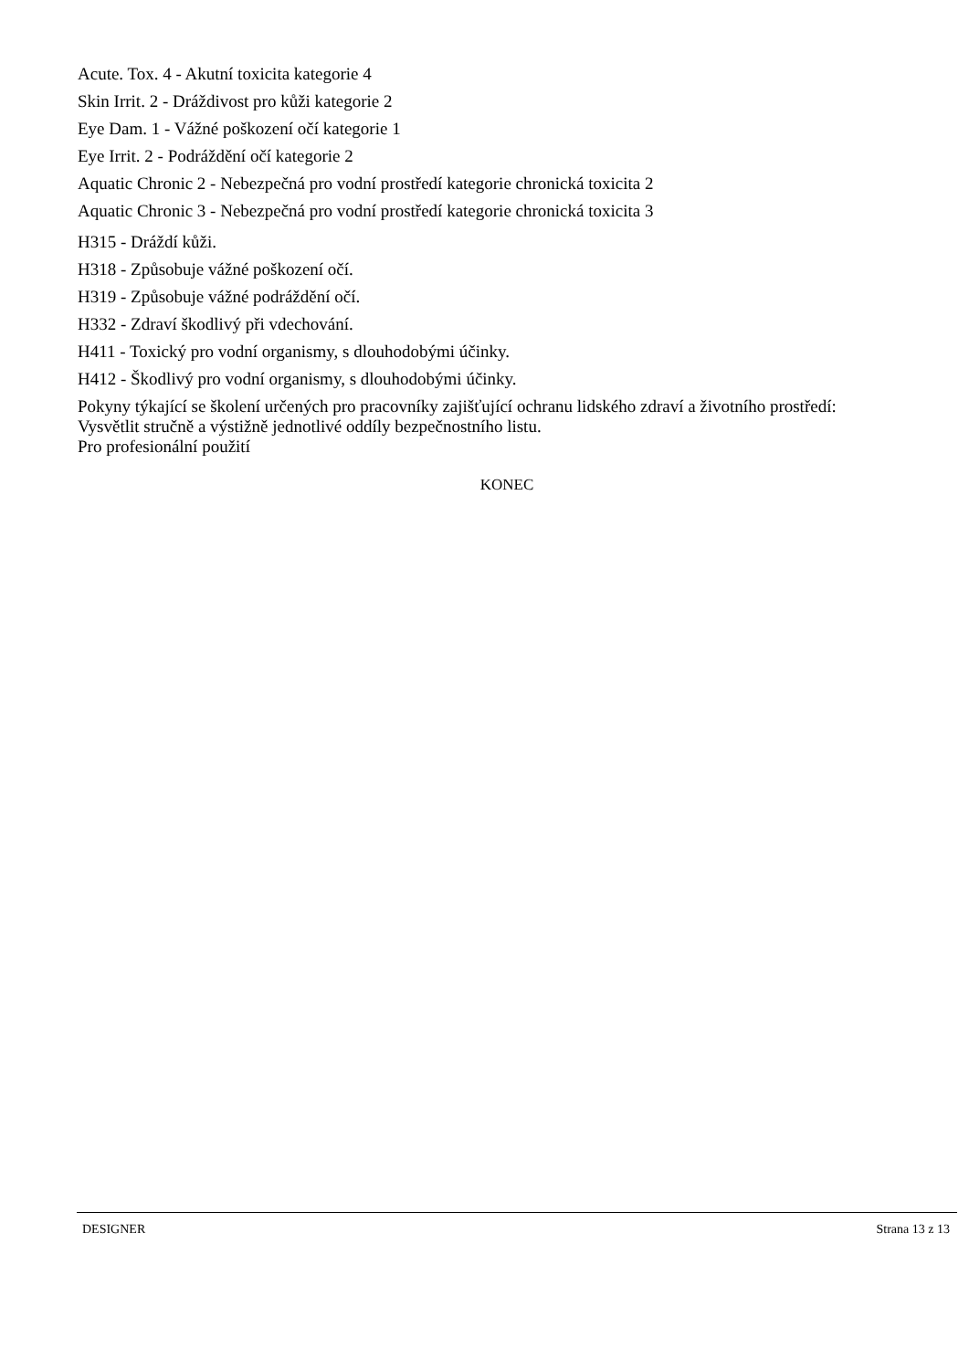Acute. Tox. 4 - Akutní toxicita kategorie 4
Skin Irrit. 2 - Dráždivost pro kůži kategorie 2
Eye Dam. 1 - Vážné poškození očí kategorie 1
Eye Irrit. 2 - Podráždění očí kategorie 2
Aquatic Chronic 2 - Nebezpečná pro vodní prostředí kategorie chronická toxicita 2
Aquatic Chronic 3 - Nebezpečná pro vodní prostředí kategorie chronická toxicita 3
H315 - Dráždí kůži.
H318 - Způsobuje vážné poškození očí.
H319 - Způsobuje vážné podráždění očí.
H332 - Zdraví škodlivý při vdechování.
H411 - Toxický pro vodní organismy, s dlouhodobými účinky.
H412 - Škodlivý pro vodní organismy, s dlouhodobými účinky.
Pokyny týkající se školení určených pro pracovníky zajišťující ochranu lidského zdraví a životního prostředí:
Vysvětlit stručně a výstižně jednotlivé oddíly bezpečnostního listu.
Pro profesionální použití
KONEC
DESIGNER Strana 13 z 13